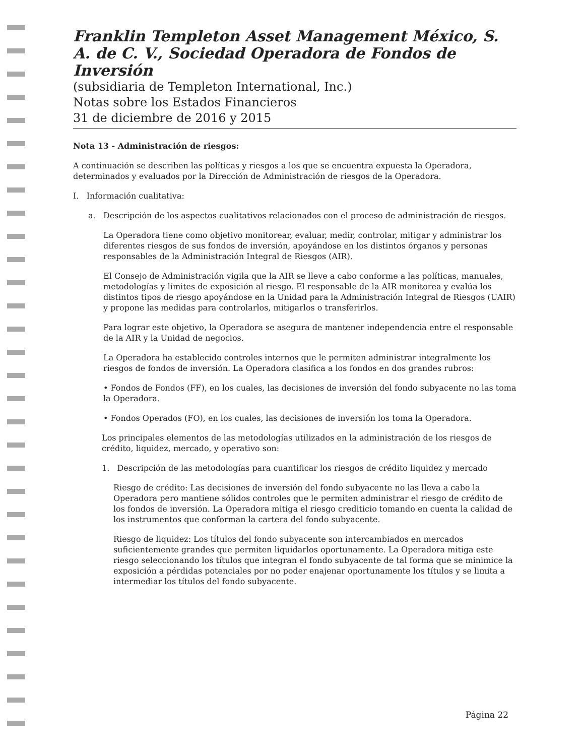Franklin Templeton Asset Management México, S. A. de C. V., Sociedad Operadora de Fondos de Inversión
(subsidiaria de Templeton International, Inc.)
Notas sobre los Estados Financieros
31 de diciembre de 2016 y 2015
Nota 13 - Administración de riesgos:
A continuación se describen las políticas y riesgos a los que se encuentra expuesta la Operadora, determinados y evaluados por la Dirección de Administración de riesgos de la Operadora.
I. Información cualitativa:
a. Descripción de los aspectos cualitativos relacionados con el proceso de administración de riesgos.
La Operadora tiene como objetivo monitorear, evaluar, medir, controlar, mitigar y administrar los diferentes riesgos de sus fondos de inversión, apoyándose en los distintos órganos y personas responsables de la Administración Integral de Riesgos (AIR).
El Consejo de Administración vigila que la AIR se lleve a cabo conforme a las políticas, manuales, metodologías y límites de exposición al riesgo. El responsable de la AIR monitorea y evalúa los distintos tipos de riesgo apoyándose en la Unidad para la Administración Integral de Riesgos (UAIR) y propone las medidas para controlarlos, mitigarlos o transferirlos.
Para lograr este objetivo, la Operadora se asegura de mantener independencia entre el responsable de la AIR y la Unidad de negocios.
La Operadora ha establecido controles internos que le permiten administrar integralmente los riesgos de fondos de inversión. La Operadora clasifica a los fondos en dos grandes rubros:
• Fondos de Fondos (FF), en los cuales, las decisiones de inversión del fondo subyacente no las toma la Operadora.
• Fondos Operados (FO), en los cuales, las decisiones de inversión los toma la Operadora.
Los principales elementos de las metodologías utilizados en la administración de los riesgos de crédito, liquidez, mercado, y operativo son:
1. Descripción de las metodologías para cuantificar los riesgos de crédito liquidez y mercado
Riesgo de crédito: Las decisiones de inversión del fondo subyacente no las lleva a cabo la Operadora pero mantiene sólidos controles que le permiten administrar el riesgo de crédito de los fondos de inversión. La Operadora mitiga el riesgo crediticio tomando en cuenta la calidad de los instrumentos que conforman la cartera del fondo subyacente.
Riesgo de liquidez: Los títulos del fondo subyacente son intercambiados en mercados suficientemente grandes que permiten liquidarlos oportunamente. La Operadora mitiga este riesgo seleccionando los títulos que integran el fondo subyacente de tal forma que se minimice la exposición a pérdidas potenciales por no poder enajenar oportunamente los títulos y se limita a intermediar los títulos del fondo subyacente.
Página 22